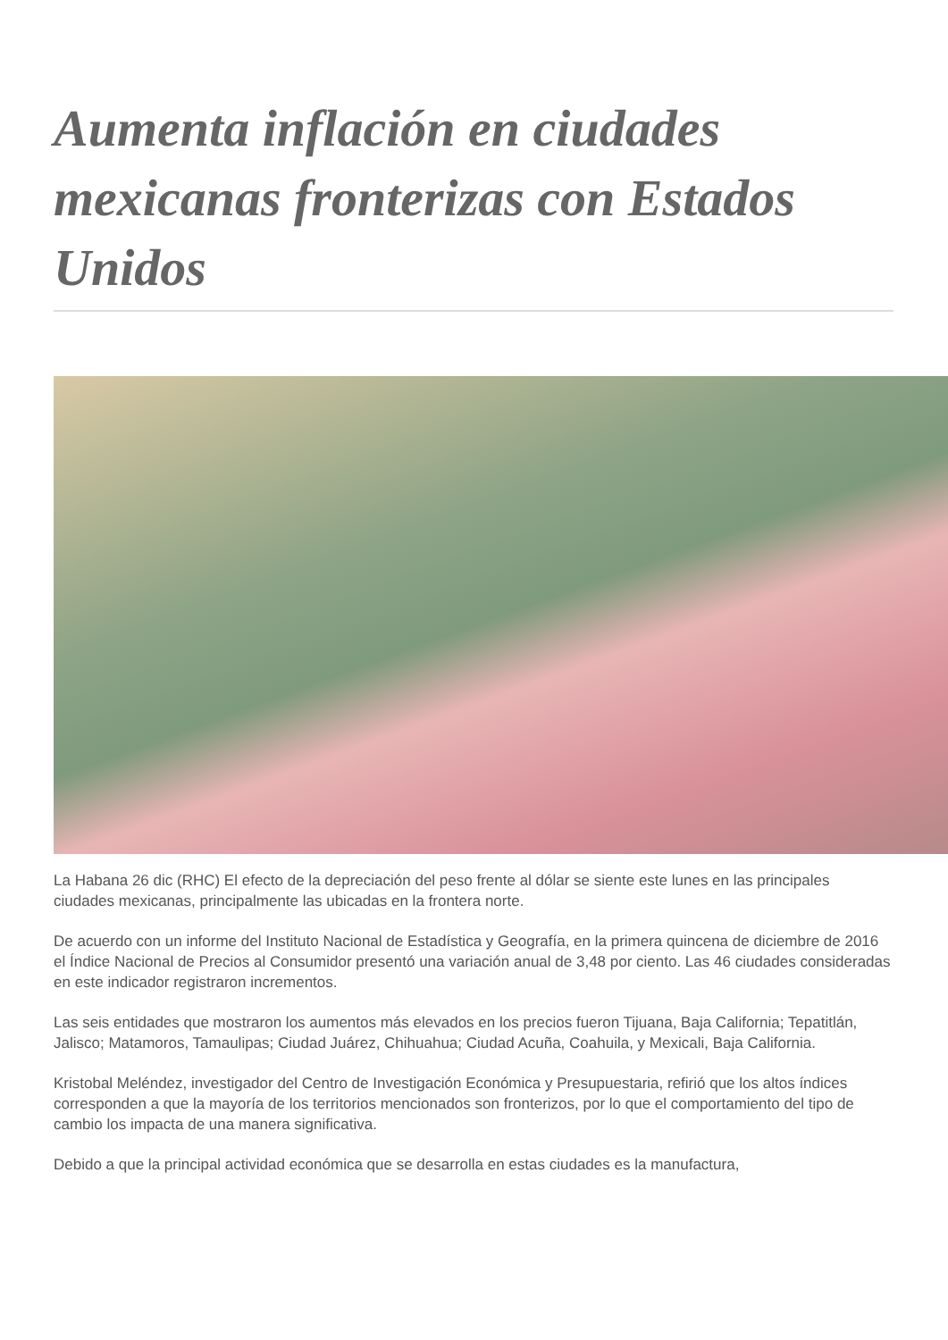Aumenta inflación en ciudades mexicanas fronterizas con Estados Unidos
La Habana 26 dic (RHC) El efecto de la depreciación del peso frente al dólar se siente este lunes en las principales ciudades mexicanas, principalmente las ubicadas en la frontera norte.
De acuerdo con un informe del Instituto Nacional de Estadística y Geografía, en la primera quincena de diciembre de 2016 el Índice Nacional de Precios al Consumidor presentó una variación anual de 3,48 por ciento. Las 46 ciudades consideradas en este indicador registraron incrementos.
Las seis entidades que mostraron los aumentos más elevados en los precios fueron Tijuana, Baja California; Tepatitlán, Jalisco; Matamoros, Tamaulipas; Ciudad Juárez, Chihuahua; Ciudad Acuña, Coahuila, y Mexicali, Baja California.
Kristobal Meléndez, investigador del Centro de Investigación Económica y Presupuestaria, refirió que los altos índices corresponden a que la mayoría de los territorios mencionados son fronterizos, por lo que el comportamiento del tipo de cambio los impacta de una manera significativa.
Debido a que la principal actividad económica que se desarrolla en estas ciudades es la manufactura,